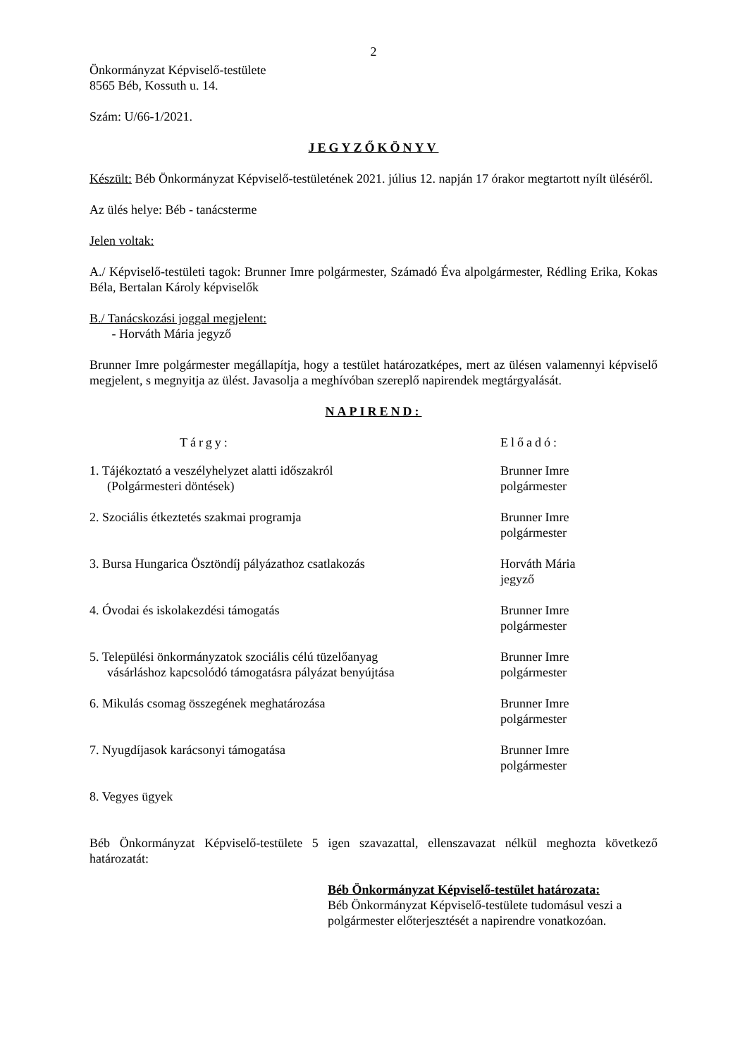2
Önkormányzat Képviselő-testülete
8565 Béb, Kossuth u. 14.
Szám: U/66-1/2021.
JEGYZŐKÖNYV
Készült: Béb Önkormányzat Képviselő-testületének 2021. július 12. napján 17 órakor megtartott nyílt üléséről.
Az ülés helye: Béb - tanácsterme
Jelen voltak:
A./ Képviselő-testületi tagok: Brunner Imre polgármester, Számadó Éva alpolgármester, Rédling Erika, Kokas Béla, Bertalan Károly képviselők
B./ Tanácskozási joggal megjelent:
- Horváth Mária jegyző
Brunner Imre polgármester megállapítja, hogy a testület határozatképes, mert az ülésen valamennyi képviselő megjelent, s megnyitja az ülést. Javasolja a meghívóban szereplő napirendek megtárgyalását.
NAPIREND:
Tárgy: Előadó:
1. Tájékoztató a veszélyhelyzet alatti időszakról
(Polgármesteri döntések)
Brunner Imre
polgármester
2. Szociális étkeztetés szakmai programja Brunner Imre
polgármester
3. Bursa Hungarica Ösztöndíj pályázathoz csatlakozás Horváth Mária
jegyző
4. Óvodai és iskolakezdési támogatás Brunner Imre
polgármester
5. Települési önkormányzatok szociális célú tüzelőanyag
vásárláshoz kapcsolódó támogatásra pályázat benyújtása
Brunner Imre
polgármester
6. Mikulás csomag összegének meghatározása Brunner Imre
polgármester
7. Nyugdíjasok karácsonyi támogatása Brunner Imre
polgármester
8. Vegyes ügyek
Béb Önkormányzat Képviselő-testülete 5 igen szavazattal, ellenszavazat nélkül meghozta következő határozatát:
Béb Önkormányzat Képviselő-testület határozata:
Béb Önkormányzat Képviselő-testülete tudomásul veszi a polgármester előterjesztését a napirendre vonatkozóan.